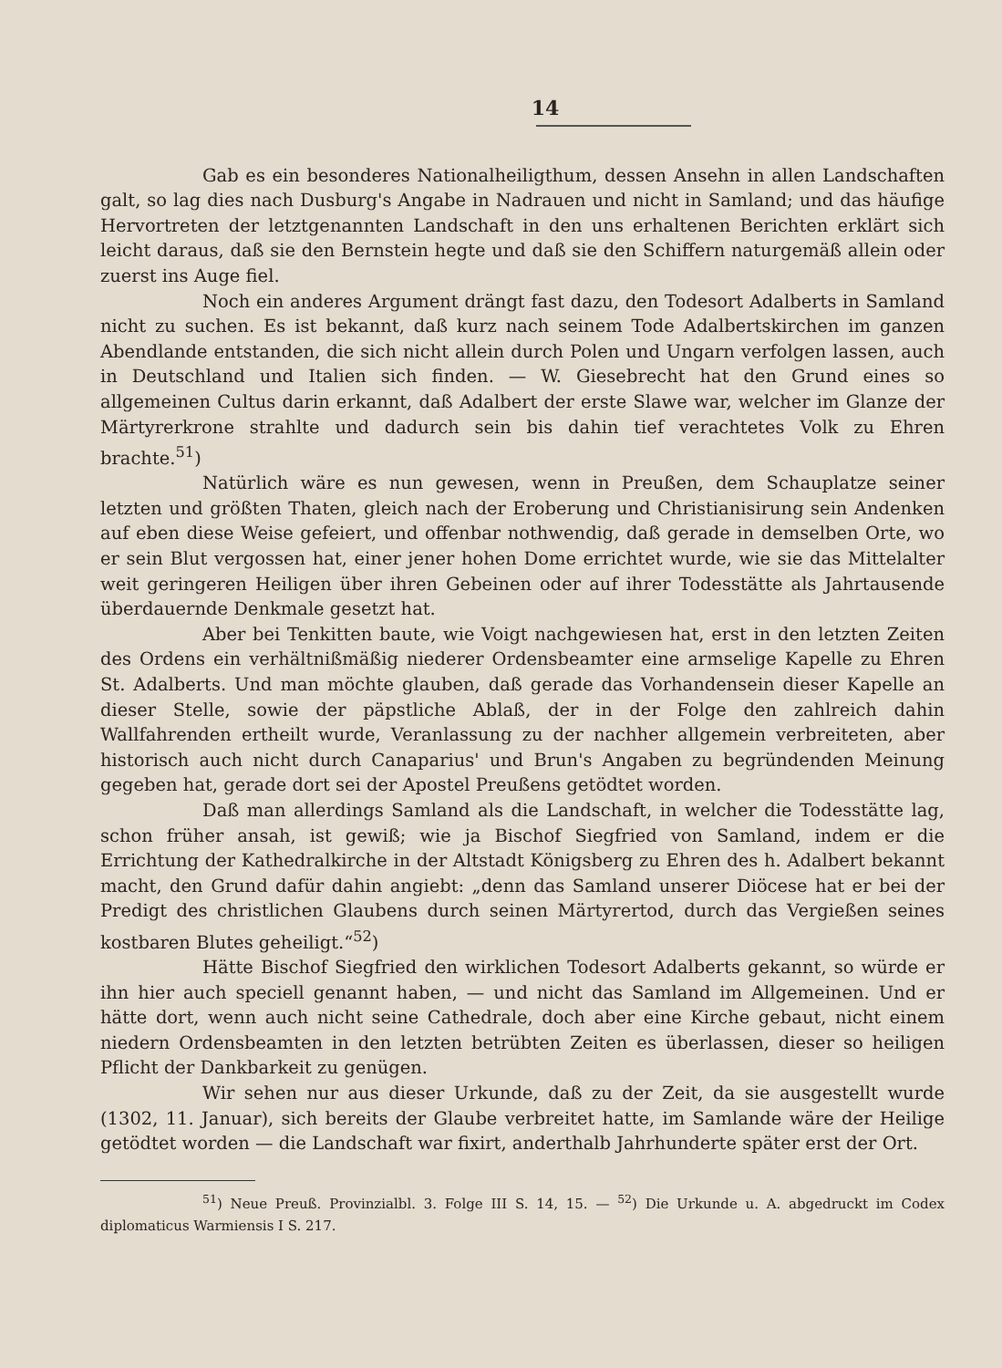14
Gab es ein besonderes Nationalheiligthum, dessen Ansehn in allen Landschaften galt, so lag dies nach Dusburg's Angabe in Nadrauen und nicht in Samland; und das häufige Hervortreten der letztgenannten Landschaft in den uns erhaltenen Berichten erklärt sich leicht daraus, daß sie den Bernstein hegte und daß sie den Schiffern naturgemäß allein oder zuerst ins Auge fiel.
Noch ein anderes Argument drängt fast dazu, den Todesort Adalberts in Samland nicht zu suchen. Es ist bekannt, daß kurz nach seinem Tode Adalbertskirchen im ganzen Abendlande entstanden, die sich nicht allein durch Polen und Ungarn verfolgen lassen, auch in Deutschland und Italien sich finden. — W. Giesebrecht hat den Grund eines so allgemeinen Cultus darin erkannt, daß Adalbert der erste Slawe war, welcher im Glanze der Märtyrerkrone strahlte und dadurch sein bis dahin tief verachtetes Volk zu Ehren brachte.<sup>51</sup>)
Natürlich wäre es nun gewesen, wenn in Preußen, dem Schauplatze seiner letzten und größten Thaten, gleich nach der Eroberung und Christianisirung sein Andenken auf eben diese Weise gefeiert, und offenbar nothwendig, daß gerade in demselben Orte, wo er sein Blut vergossen hat, einer jener hohen Dome errichtet wurde, wie sie das Mittelalter weit geringeren Heiligen über ihren Gebeinen oder auf ihrer Todesstätte als Jahrtausende überdauernde Denkmale gesetzt hat.
Aber bei Tenkitten baute, wie Voigt nachgewiesen hat, erst in den letzten Zeiten des Ordens ein verhältnißmäßig niederer Ordensbeamter eine armselige Kapelle zu Ehren St. Adalberts. Und man möchte glauben, daß gerade das Vorhandensein dieser Kapelle an dieser Stelle, sowie der päpstliche Ablaß, der in der Folge den zahlreich dahin Wallfahrenden ertheilt wurde, Veranlassung zu der nachher allgemein verbreiteten, aber historisch auch nicht durch Canaparius' und Brun's Angaben zu begründenden Meinung gegeben hat, gerade dort sei der Apostel Preußens getödtet worden.
Daß man allerdings Samland als die Landschaft, in welcher die Todesstätte lag, schon früher ansah, ist gewiß; wie ja Bischof Siegfried von Samland, indem er die Errichtung der Kathedralkirche in der Altstadt Königsberg zu Ehren des h. Adalbert bekannt macht, den Grund dafür dahin angiebt: „denn das Samland unserer Diöcese hat er bei der Predigt des christlichen Glaubens durch seinen Märtyrertod, durch das Vergießen seines kostbaren Blutes geheiligt.“<sup>52</sup>)
Hätte Bischof Siegfried den wirklichen Todesort Adalberts gekannt, so würde er ihn hier auch speciell genannt haben, — und nicht das Samland im Allgemeinen. Und er hätte dort, wenn auch nicht seine Cathedrale, doch aber eine Kirche gebaut, nicht einem niedern Ordensbeamten in den letzten betrübten Zeiten es überlassen, dieser so heiligen Pflicht der Dankbarkeit zu genügen.
Wir sehen nur aus dieser Urkunde, daß zu der Zeit, da sie ausgestellt wurde (1302, 11. Januar), sich bereits der Glaube verbreitet hatte, im Samlande wäre der Heilige getödtet worden — die Landschaft war fixirt, anderthalb Jahrhunderte später erst der Ort.
<sup>51</sup>) Neue Preuß. Provinzialbl. 3. Folge III S. 14, 15. — <sup>52</sup>) Die Urkunde u. A. abgedruckt im Codex diplomaticus Warmiensis I S. 217.